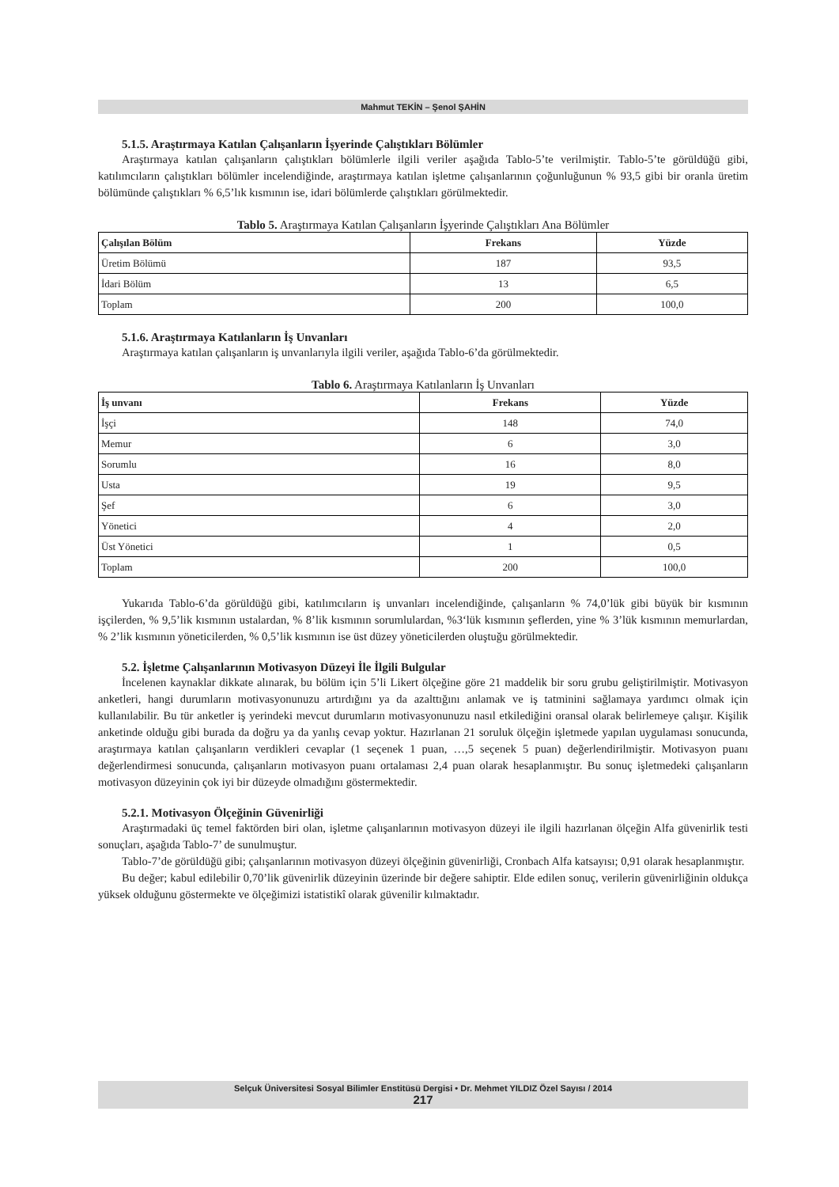Mahmut TEKİN – Şenol ŞAHİN
5.1.5. Araştırmaya Katılan Çalışanların İşyerinde Çalıştıkları Bölümler
Araştırmaya katılan çalışanların çalıştıkları bölümlerle ilgili veriler aşağıda Tablo-5’te verilmiştir. Tablo-5’te görüldüğü gibi, katılımcıların çalıştıkları bölümler incelendiğinde, araştırmaya katılan işletme çalışanlarının çoğunluğunun % 93,5 gibi bir oranla üretim bölümünde çalıştıkları % 6,5’lık kısmının ise, idari bölümlerde çalıştıkları görülmektedir.
Tablo 5. Araştırmaya Katılan Çalışanların İşyerinde Çalıştıkları Ana Bölümler
| Çalışılan Bölüm | Frekans | Yüzde |
| --- | --- | --- |
| Üretim Bölümü | 187 | 93,5 |
| İdari Bölüm | 13 | 6,5 |
| Toplam | 200 | 100,0 |
5.1.6. Araştırmaya Katılanların İş Unvanları
Araştırmaya katılan çalışanların iş unvanlarıyla ilgili veriler, aşağıda Tablo-6’da görülmektedir.
Tablo 6. Araştırmaya Katılanların İş Unvanları
| İş unvanı | Frekans | Yüzde |
| --- | --- | --- |
| İşçi | 148 | 74,0 |
| Memur | 6 | 3,0 |
| Sorumlu | 16 | 8,0 |
| Usta | 19 | 9,5 |
| Şef | 6 | 3,0 |
| Yönetici | 4 | 2,0 |
| Üst Yönetici | 1 | 0,5 |
| Toplam | 200 | 100,0 |
Yukarıda Tablo-6’da görüldüğü gibi, katılımcıların iş unvanları incelendiğinde, çalışanların % 74,0’lük gibi büyük bir kısmının işçilerden, % 9,5’lik kısmının ustalardan, % 8’lik kısmının sorumlulardan, %3‘lük kısmının şeflerden, yine % 3’lük kısmının memurlardan, % 2’lik kısmının yöneticilerden, % 0,5’lik kısmının ise üst düzey yöneticilerden oluştuğu görülmektedir.
5.2. İşletme Çalışanlarının Motivasyon Düzeyi İle İlgili Bulgular
İncelenen kaynaklar dikkate alınarak, bu bölüm için 5’li Likert ölçeğine göre 21 maddelik bir soru grubu geliştirilmiştir. Motivasyon anketleri, hangi durumların motivasyonunuzu artırdığını ya da azalttığını anlamak ve iş tatminini sağlamaya yardımcı olmak için kullanılabilir. Bu tür anketler iş yerindeki mevcut durumların motivasyonunuzu nasıl etkilediğini oransal olarak belirlemeye çalışır. Kişilik anketinde olduğu gibi burada da doğru ya da yanlış cevap yoktur. Hazırlanan 21 soruluk ölçeğin işletmede yapılan uygulaması sonucunda, araştırmaya katılan çalışanların verdikleri cevaplar (1 seçenek 1 puan, …,5 seçenek 5 puan) değerlendirilmiştir. Motivasyon puanı değerlendirmesi sonucunda, çalışanların motivasyon puanı ortalaması 2,4 puan olarak hesaplanmıştır. Bu sonuç işletmedeki çalışanların motivasyon düzeyinin çok iyi bir düzeyde olmadığını göstermektedir.
5.2.1. Motivasyon Ölçeğinin Güvenirliği
Araştırmadaki üç temel faktörden biri olan, işletme çalışanlarının motivasyon düzeyi ile ilgili hazırlanan ölçeğin Alfa güvenirlik testi sonuçları, aşağıda Tablo-7’ de sunulmuştur.
Tablo-7’de görüldüğü gibi; çalışanlarının motivasyon düzeyi ölçeğinin güvenirliği, Cronbach Alfa katsayısı; 0,91 olarak hesaplanmıştır.
Bu değer; kabul edilebilir 0,70’lik güvenirlik düzeyinin üzerinde bir değere sahiptir. Elde edilen sonuç, verilerin güvenirliğinin oldukça yüksek olduğunu göstermekte ve ölçeğimizi istatistikî olarak güvenilir kılmaktadır.
Selçuk Üniversitesi Sosyal Bilimler Enstitüsü Dergisi • Dr. Mehmet YILDIZ Özel Sayısı / 2014
217